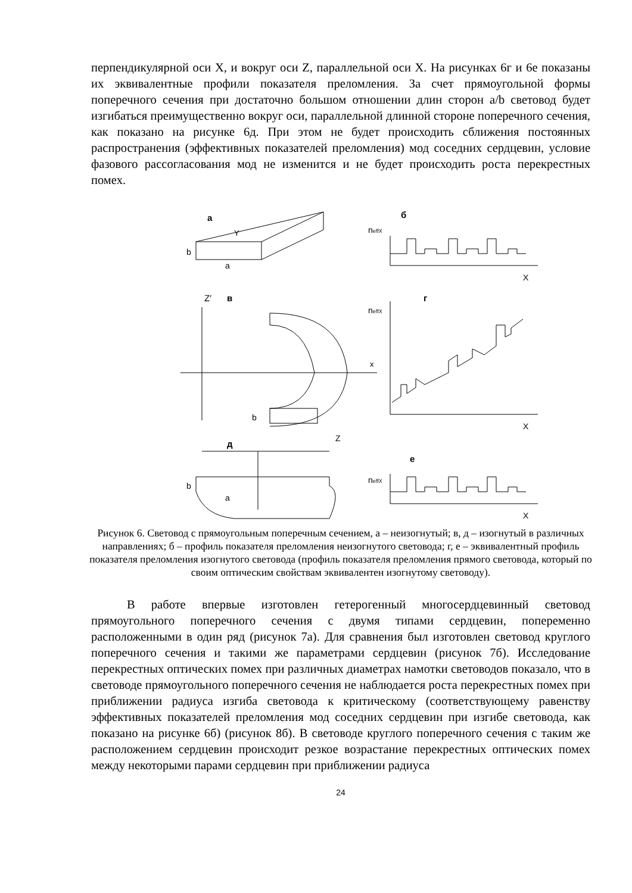перпендикулярной оси X, и вокруг оси Z, параллельной оси X. На рисунках 6г и 6е показаны их эквивалентные профили показателя преломления. За счет прямоугольной формы поперечного сечения при достаточно большом отношении длин сторон a/b световод будет изгибаться преимущественно вокруг оси, параллельной длинной стороне поперечного сечения, как показано на рисунке 6д. При этом не будет происходить сближения постоянных распространения (эффективных показателей преломления) мод соседних сердцевин, условие фазового рассогласования мод не изменится и не будет происходить роста перекрестных помех.
а
б
b
a
Y
neffX
X
Z′
в
г
b
x
neffX
X
д
Z
е
b
a
neffX
X
Рисунок 6. Световод с прямоугольным поперечным сечением, а – неизогнутый; в, д – изогнутый в различных направлениях; б – профиль показателя преломления неизогнутого световода; г, е – эквивалентный профиль показателя преломления изогнутого световода (профиль показателя преломления прямого световода, который по своим оптическим свойствам эквивалентен изогнутому световоду).
В работе впервые изготовлен гетерогенный многосердцевинный световод прямоугольного поперечного сечения с двумя типами сердцевин, попеременно расположенными в один ряд (рисунок 7а). Для сравнения был изготовлен световод круглого поперечного сечения и такими же параметрами сердцевин (рисунок 7б). Исследование перекрестных оптических помех при различных диаметрах намотки световодов показало, что в световоде прямоугольного поперечного сечения не наблюдается роста перекрестных помех при приближении радиуса изгиба световода к критическому (соответствующему равенству эффективных показателей преломления мод соседних сердцевин при изгибе световода, как показано на рисунке 6б) (рисунок 8б). В световоде круглого поперечного сечения с таким же расположением сердцевин происходит резкое возрастание перекрестных оптических помех между некоторыми парами сердцевин при приближении радиуса
24